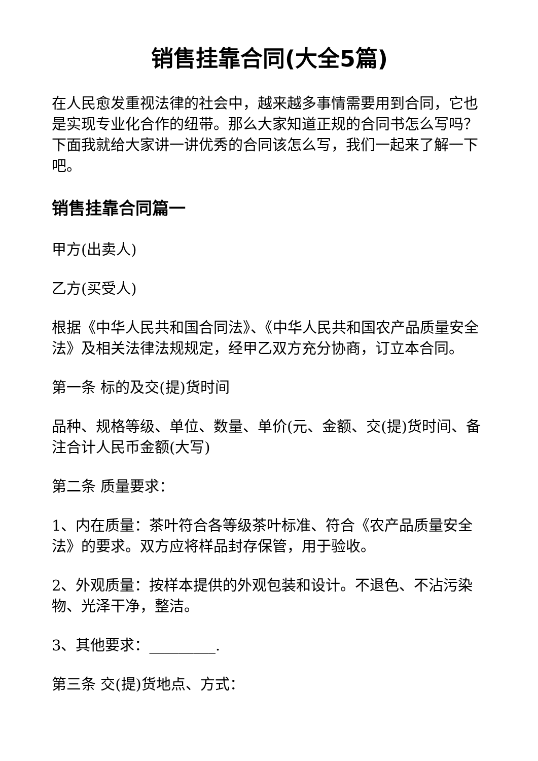销售挂靠合同(大全5篇)
在人民愈发重视法律的社会中，越来越多事情需要用到合同，它也是实现专业化合作的纽带。那么大家知道正规的合同书怎么写吗？下面我就给大家讲一讲优秀的合同该怎么写，我们一起来了解一下吧。
销售挂靠合同篇一
甲方(出卖人)
乙方(买受人)
根据《中华人民共和国合同法》、《中华人民共和国农产品质量安全法》及相关法律法规规定，经甲乙双方充分协商，订立本合同。
第一条 标的及交(提)货时间
品种、规格等级、单位、数量、单价(元、金额、交(提)货时间、备注合计人民币金额(大写)
第二条 质量要求：
1、内在质量：茶叶符合各等级茶叶标准、符合《农产品质量安全法》的要求。双方应将样品封存保管，用于验收。
2、外观质量：按样本提供的外观包装和设计。不退色、不沾污染物、光泽干净，整洁。
3、其他要求：_________.
第三条 交(提)货地点、方式：